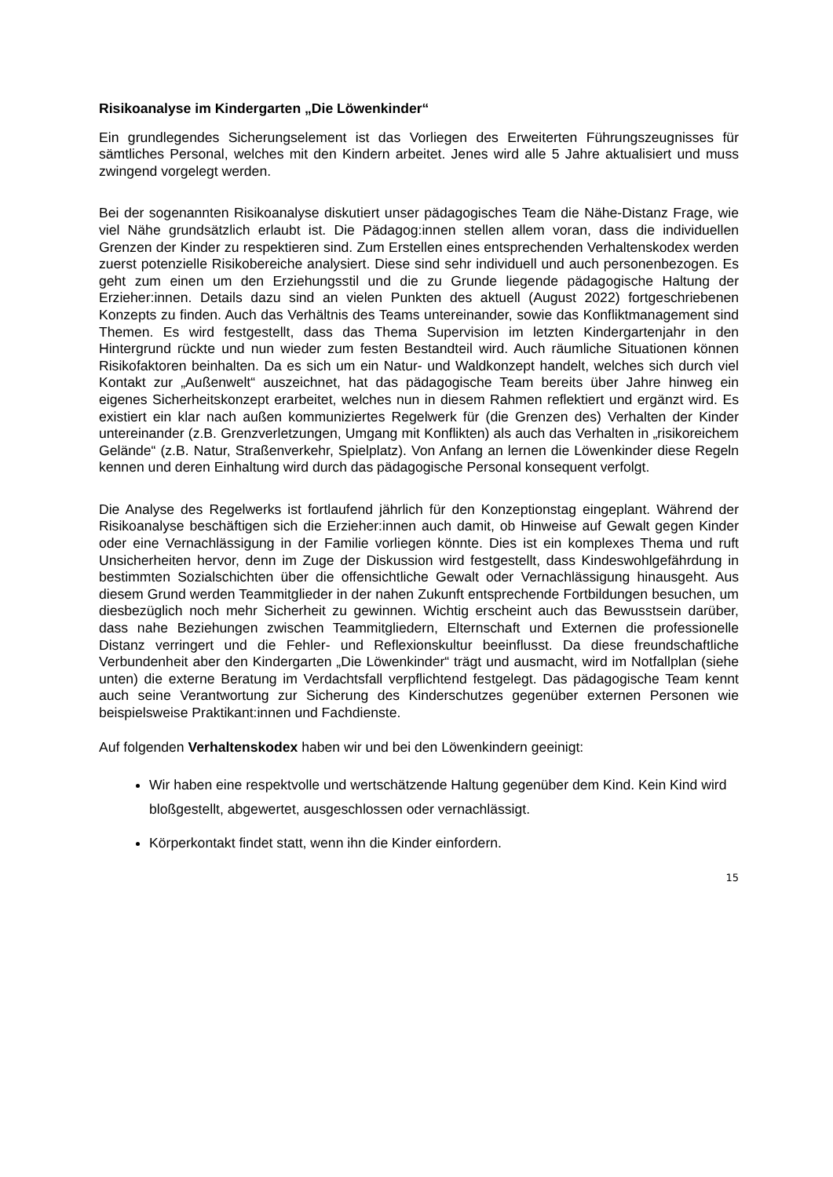Risikoanalyse im Kindergarten „Die Löwenkinder“
Ein grundlegendes Sicherungselement ist das Vorliegen des Erweiterten Führungszeugnisses für sämtliches Personal, welches mit den Kindern arbeitet. Jenes wird alle 5 Jahre aktualisiert und muss zwingend vorgelegt werden.
Bei der sogenannten Risikoanalyse diskutiert unser pädagogisches Team die Nähe-Distanz Frage, wie viel Nähe grundsätzlich erlaubt ist. Die Pädagog:innen stellen allem voran, dass die individuellen Grenzen der Kinder zu respektieren sind. Zum Erstellen eines entsprechenden Verhaltenskodex werden zuerst potenzielle Risikobereiche analysiert. Diese sind sehr individuell und auch personenbezogen. Es geht zum einen um den Erziehungsstil und die zu Grunde liegende pädagogische Haltung der Erzieher:innen. Details dazu sind an vielen Punkten des aktuell (August 2022) fortgeschriebenen Konzepts zu finden. Auch das Verhältnis des Teams untereinander, sowie das Konfliktmanagement sind Themen. Es wird festgestellt, dass das Thema Supervision im letzten Kindergartenjahr in den Hintergrund rückte und nun wieder zum festen Bestandteil wird. Auch räumliche Situationen können Risikofaktoren beinhalten. Da es sich um ein Natur- und Waldkonzept handelt, welches sich durch viel Kontakt zur „Außenwelt“ auszeichnet, hat das pädagogische Team bereits über Jahre hinweg ein eigenes Sicherheitskonzept erarbeitet, welches nun in diesem Rahmen reflektiert und ergänzt wird. Es existiert ein klar nach außen kommuniziertes Regelwerk für (die Grenzen des) Verhalten der Kinder untereinander (z.B. Grenzverletzungen, Umgang mit Konflikten) als auch das Verhalten in „risikoreichem Gelände“ (z.B. Natur, Straßenverkehr, Spielplatz). Von Anfang an lernen die Löwenkinder diese Regeln kennen und deren Einhaltung wird durch das pädagogische Personal konsequent verfolgt.
Die Analyse des Regelwerks ist fortlaufend jährlich für den Konzeptionstag eingeplant. Während der Risikoanalyse beschäftigen sich die Erzieher:innen auch damit, ob Hinweise auf Gewalt gegen Kinder oder eine Vernachlässigung in der Familie vorliegen könnte. Dies ist ein komplexes Thema und ruft Unsicherheiten hervor, denn im Zuge der Diskussion wird festgestellt, dass Kindeswohlgefährdung in bestimmten Sozialschichten über die offensichtliche Gewalt oder Vernachlässigung hinausgeht. Aus diesem Grund werden Teammitglieder in der nahen Zukunft entsprechende Fortbildungen besuchen, um diesbezüglich noch mehr Sicherheit zu gewinnen. Wichtig erscheint auch das Bewusstsein darüber, dass nahe Beziehungen zwischen Teammitgliedern, Elternschaft und Externen die professionelle Distanz verringert und die Fehler- und Reflexionskultur beeinflusst. Da diese freundschaftliche Verbundenheit aber den Kindergarten „Die Löwenkinder“ trägt und ausmacht, wird im Notfallplan (siehe unten) die externe Beratung im Verdachtsfall verpflichtend festgelegt. Das pädagogische Team kennt auch seine Verantwortung zur Sicherung des Kinderschutzes gegenüber externen Personen wie beispielsweise Praktikant:innen und Fachdienste.
Auf folgenden Verhaltenskodex haben wir und bei den Löwenkindern geeinigt:
Wir haben eine respektvolle und wertschätzende Haltung gegenüber dem Kind. Kein Kind wird bloßgestellt, abgewertet, ausgeschlossen oder vernachlässigt.
Körperkontakt findet statt, wenn ihn die Kinder einfordern.
15